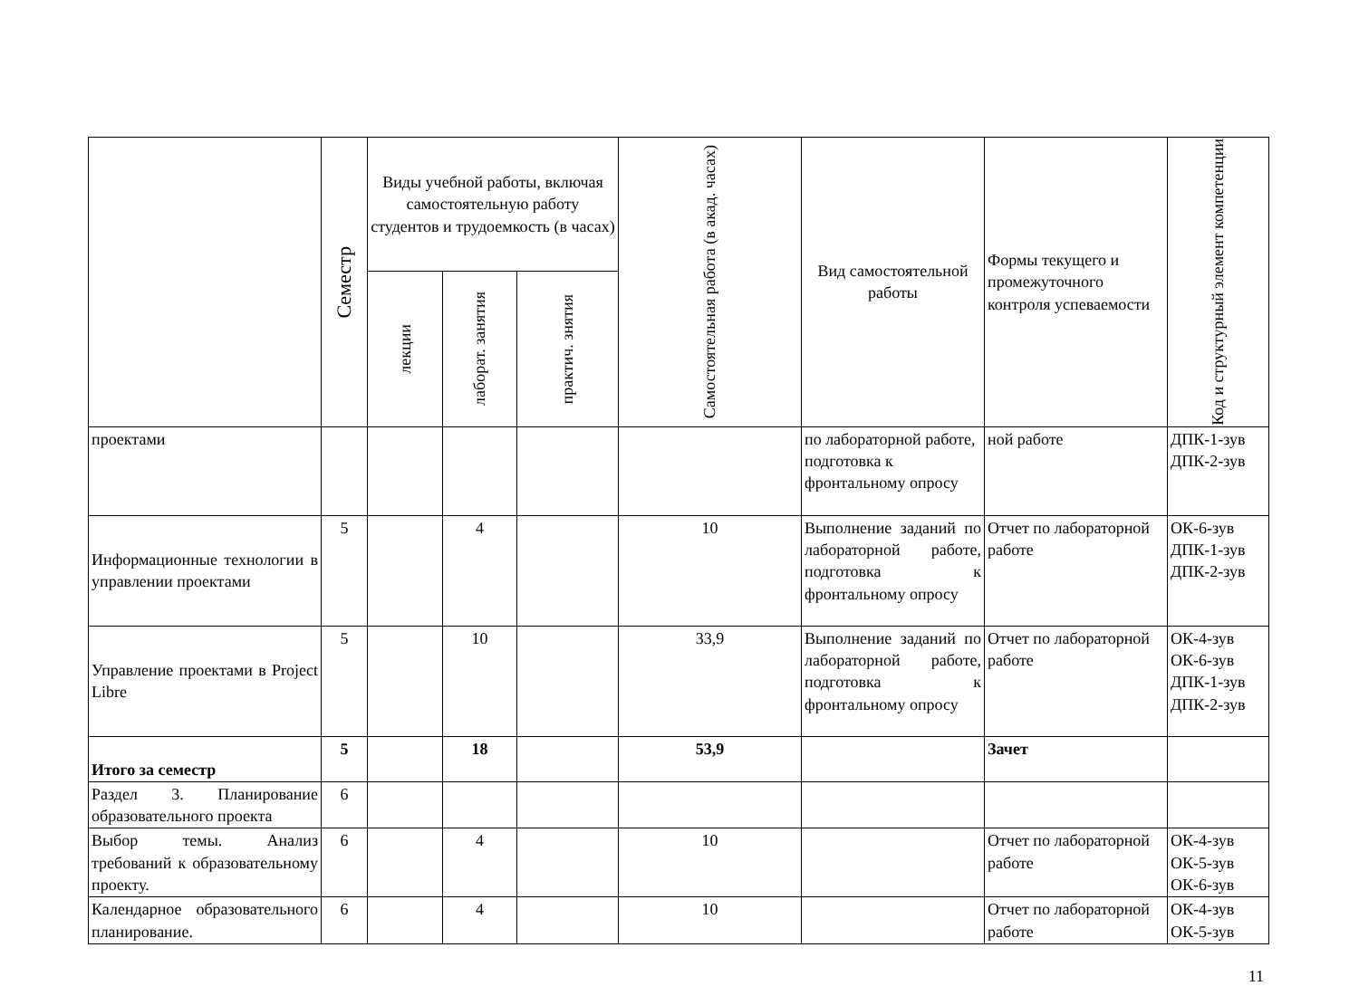| | Семестр | Виды учебной работы, включая самостоятельную работу студентов и трудоемкость (в часах) | | | Самостоятельная работа (в акад. часах) | Вид самостоятельной работы | Формы текущего и промежуточного контроля успеваемости | Код и структурный элемент компетенции |
| --- | --- | --- | --- | --- | --- | --- | --- | --- |
| | | лекции | лаборат. занятия | практич. знятия | | | | |
| проектами | | | | | | по лабораторной работе, подготовка к фронтальному опросу | ной работе | ДПК-1-зув ДПК-2-зув |
| Информационные технологии в управлении проектами | 5 | | 4 | | 10 | Выполнение заданий по лабораторной работе, подготовка к фронтальному опросу | Отчет по лабораторной работе | ОК-6-зув ДПК-1-зув ДПК-2-зув |
| Управление проектами в Project Libre | 5 | | 10 | | 33,9 | Выполнение заданий по лабораторной работе, подготовка к фронтальному опросу | Отчет по лабораторной работе | ОК-4-зув ОК-6-зув ДПК-1-зув ДПК-2-зув |
| Итого за семестр | 5 | | 18 | | 53,9 | | Зачет | |
| Раздел 3. Планирование образовательного проекта | 6 | | | | | | | |
| Выбор темы. Анализ требований к образовательному проекту. | 6 | | 4 | | 10 | | Отчет по лабораторной работе | ОК-4-зув ОК-5-зув ОК-6-зув |
| Календарное образовательного планирование. | 6 | | 4 | | 10 | | Отчет по лабораторной работе | ОК-4-зув ОК-5-зув |
11